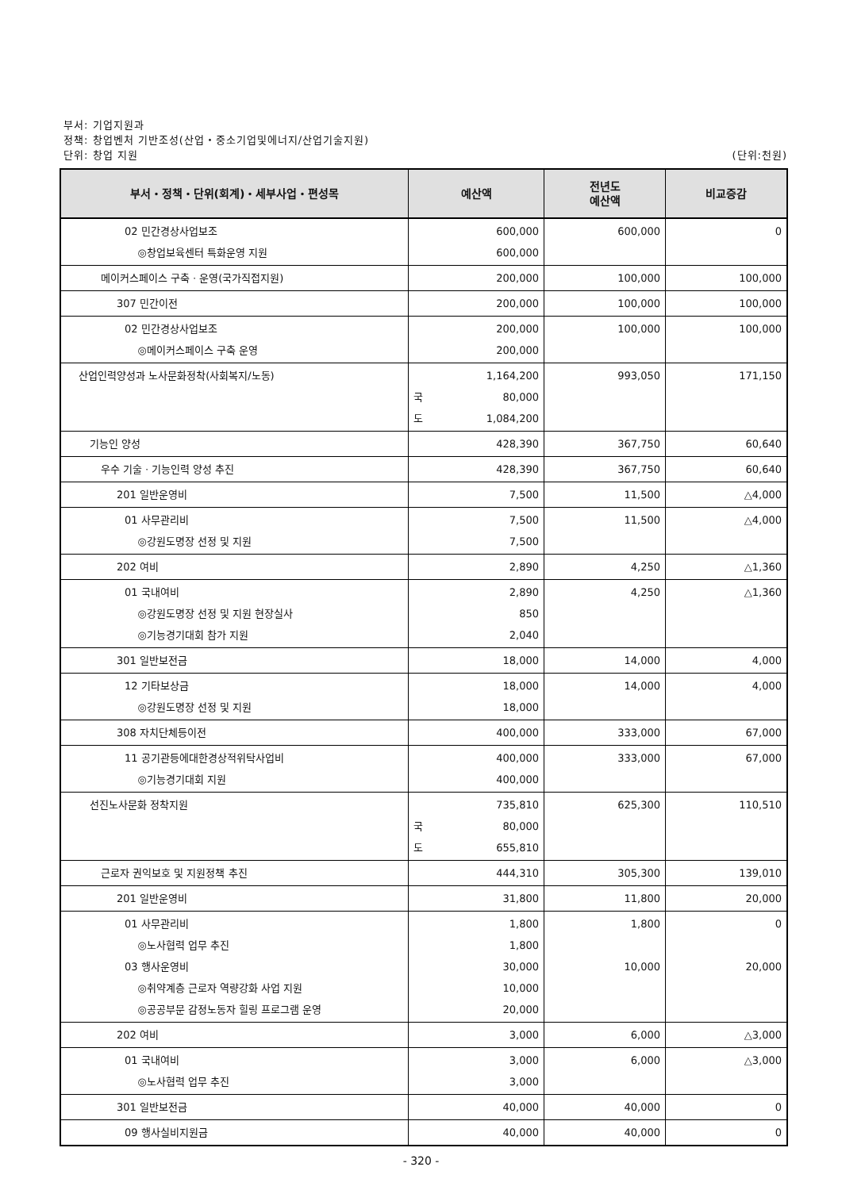부서: 기업지원과
정책: 창업벤처 기반조성(산업・중소기업및에너지/산업기술지원)
단위: 창업 지원 (단위:천원)
| 부서・정책・단위(회계)・세부사업・편성목 | 예산액 | 전년도 예산액 | 비교증감 |
| --- | --- | --- | --- |
| 02 민간경상사업보조 ◎창업보육센터 특화운영 지원 | 600,000 600,000 | 600,000 | 0 |
| 메이커스페이스 구축ㆍ운영(국가직접지원) | 200,000 | 100,000 | 100,000 |
| 307 민간이전 | 200,000 | 100,000 | 100,000 |
| 02 민간경상사업보조 ◎메이커스페이스 구축 운영 | 200,000 200,000 | 100,000 | 100,000 |
| 산업인력양성과 노사문화정착(사회복지/노동) | 1,164,200 국 80,000 도 1,084,200 | 993,050 | 171,150 |
| 기능인 양성 | 428,390 | 367,750 | 60,640 |
| 우수 기술ㆍ기능인력 양성 추진 | 428,390 | 367,750 | 60,640 |
| 201 일반운영비 | 7,500 | 11,500 | △4,000 |
| 01 사무관리비 ◎강원도명장 선정 및 지원 | 7,500 7,500 | 11,500 | △4,000 |
| 202 여비 | 2,890 | 4,250 | △1,360 |
| 01 국내여비 ◎강원도명장 선정 및 지원 현장실사 ◎기능경기대회 참가 지원 | 2,890 850 2,040 | 4,250 | △1,360 |
| 301 일반보전금 | 18,000 | 14,000 | 4,000 |
| 12 기타보상금 ◎강원도명장 선정 및 지원 | 18,000 18,000 | 14,000 | 4,000 |
| 308 자치단체등이전 | 400,000 | 333,000 | 67,000 |
| 11 공기관등에대한경상적위탁사업비 ◎기능경기대회 지원 | 400,000 400,000 | 333,000 | 67,000 |
| 선진노사문화 정착지원 | 735,810 국 80,000 도 655,810 | 625,300 | 110,510 |
| 근로자 권익보호 및 지원정책 추진 | 444,310 | 305,300 | 139,010 |
| 201 일반운영비 | 31,800 | 11,800 | 20,000 |
| 01 사무관리비 ◎노사협력 업무 추진 03 행사운영비 ◎취약계층 근로자 역량강화 사업 지원 ◎공공부문 감정노동자 힐링 프로그램 운영 | 1,800 1,800 30,000 10,000 20,000 | 1,800 10,000 | 0 20,000 |
| 202 여비 | 3,000 | 6,000 | △3,000 |
| 01 국내여비 ◎노사협력 업무 추진 | 3,000 3,000 | 6,000 | △3,000 |
| 301 일반보전금 | 40,000 | 40,000 | 0 |
| 09 행사실비지원금 | 40,000 | 40,000 | 0 |
- 320 -